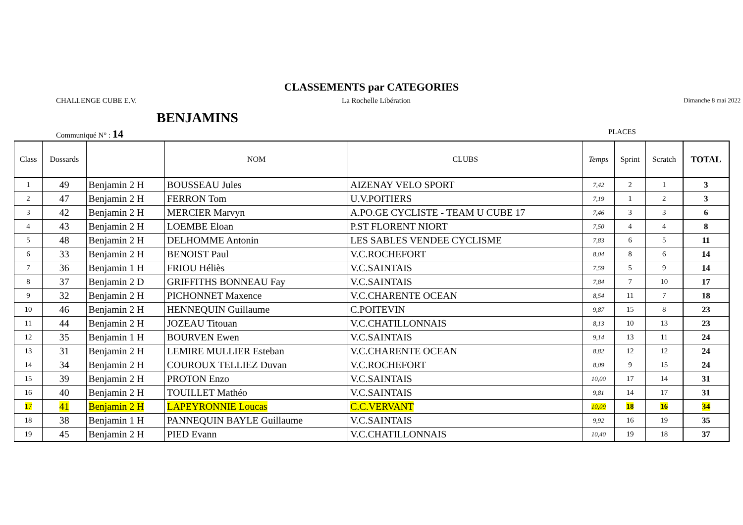CLASSEMENTS par CATEGORIES
CHALLENGE CUBE E.V. La Rochelle Libération
Dimanche 8 mai 2022
BENJAMINS
Communiqué N° : 14
PLACES
| Class | Dossards | | NOM | CLUBS | Temps | Sprint | Scratch | TOTAL |
| --- | --- | --- | --- | --- | --- | --- | --- | --- |
| 1 | 49 | Benjamin 2 H | BOUSSEAU Jules | AIZENAY VELO SPORT | 7,42 | 2 | 1 | 3 |
| 2 | 47 | Benjamin 2 H | FERRON Tom | U.V.POITIERS | 7,19 | 1 | 2 | 3 |
| 3 | 42 | Benjamin 2 H | MERCIER Marvyn | A.PO.GE CYCLISTE - TEAM U CUBE 17 | 7,46 | 3 | 3 | 6 |
| 4 | 43 | Benjamin 2 H | LOEMBE Eloan | P.ST FLORENT NIORT | 7,50 | 4 | 4 | 8 |
| 5 | 48 | Benjamin 2 H | DELHOMME Antonin | LES SABLES VENDEE CYCLISME | 7,83 | 6 | 5 | 11 |
| 6 | 33 | Benjamin 2 H | BENOIST Paul | V.C.ROCHEFORT | 8,04 | 8 | 6 | 14 |
| 7 | 36 | Benjamin 1 H | FRIOU Héliès | V.C.SAINTAIS | 7,59 | 5 | 9 | 14 |
| 8 | 37 | Benjamin 2 D | GRIFFITHS BONNEAU Fay | V.C.SAINTAIS | 7,84 | 7 | 10 | 17 |
| 9 | 32 | Benjamin 2 H | PICHONNET Maxence | V.C.CHARENTE OCEAN | 8,54 | 11 | 7 | 18 |
| 10 | 46 | Benjamin 2 H | HENNEQUIN Guillaume | C.POITEVIN | 9,87 | 15 | 8 | 23 |
| 11 | 44 | Benjamin 2 H | JOZEAU Titouan | V.C.CHATILLONNAIS | 8,13 | 10 | 13 | 23 |
| 12 | 35 | Benjamin 1 H | BOURVEN Ewen | V.C.SAINTAIS | 9,14 | 13 | 11 | 24 |
| 13 | 31 | Benjamin 2 H | LEMIRE MULLIER Esteban | V.C.CHARENTE OCEAN | 8,82 | 12 | 12 | 24 |
| 14 | 34 | Benjamin 2 H | COUROUX TELLIEZ Duvan | V.C.ROCHEFORT | 8,09 | 9 | 15 | 24 |
| 15 | 39 | Benjamin 2 H | PROTON Enzo | V.C.SAINTAIS | 10,00 | 17 | 14 | 31 |
| 16 | 40 | Benjamin 2 H | TOUILLET Mathéo | V.C.SAINTAIS | 9,81 | 14 | 17 | 31 |
| 17 | 41 | Benjamin 2 H | LAPEYRONNIE Loucas | C.C.VERVANT | 10,09 | 18 | 16 | 34 |
| 18 | 38 | Benjamin 1 H | PANNEQUIN BAYLE Guillaume | V.C.SAINTAIS | 9,92 | 16 | 19 | 35 |
| 19 | 45 | Benjamin 2 H | PIED Evann | V.C.CHATILLONNAIS | 10,40 | 19 | 18 | 37 |